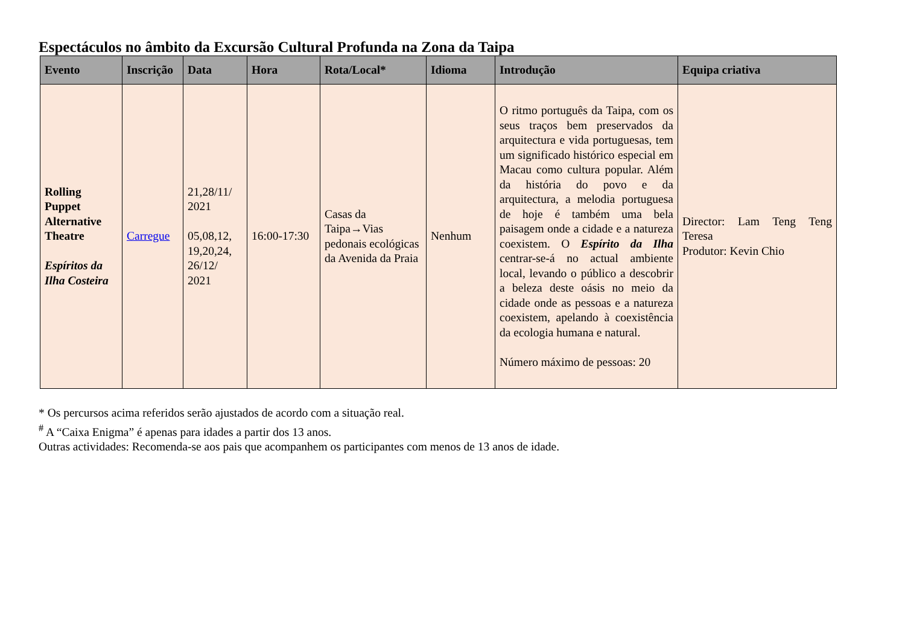Espectáculos no âmbito da Excursão Cultural Profunda na Zona da Taipa
| Evento | Inscrição | Data | Hora | Rota/Local* | Idioma | Introdução | Equipa criativa |
| --- | --- | --- | --- | --- | --- | --- | --- |
| Rolling Puppet Alternative Theatre Espíritos da Ilha Costeira | Carregue | 21,28/11/ 2021 05,08,12, 19,20,24, 26/12/ 2021 | 16:00-17:30 | Casas da Taipa→Vias pedonais ecológicas da Avenida da Praia | Nenhum | O ritmo português da Taipa, com os seus traços bem preservados da arquitectura e vida portuguesas, tem um significado histórico especial em Macau como cultura popular. Além da história do povo e da arquitectura, a melodia portuguesa de hoje é também uma bela paisagem onde a cidade e a natureza coexistem. O Espírito da Ilha centrar-se-á no actual ambiente local, levando o público a descobrir a beleza deste oásis no meio da cidade onde as pessoas e a natureza coexistem, apelando à coexistência da ecologia humana e natural. Número máximo de pessoas: 20 | Director: Lam Teng Teng Teresa Produtor: Kevin Chio |
* Os percursos acima referidos serão ajustados de acordo com a situação real.
<sup>#</sup> A “Caixa Enigma” é apenas para idades a partir dos 13 anos.
Outras actividades: Recomenda-se aos pais que acompanhem os participantes com menos de 13 anos de idade.